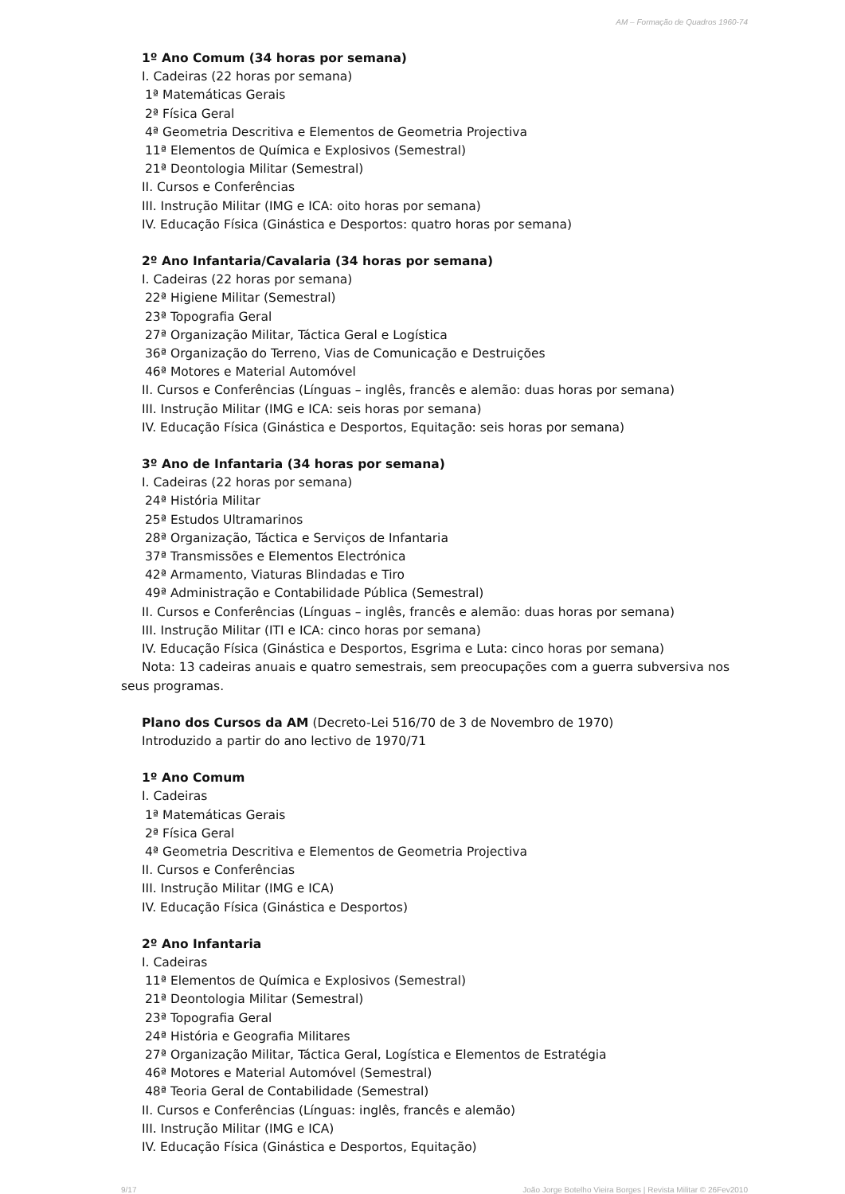AM – Formação de Quadros 1960-74
1º Ano Comum (34 horas por semana)
I. Cadeiras (22 horas por semana)
1ª Matemáticas Gerais
2ª Física Geral
4ª Geometria Descritiva e Elementos de Geometria Projectiva
11ª Elementos de Química e Explosivos (Semestral)
21ª Deontologia Militar (Semestral)
II. Cursos e Conferências
III. Instrução Militar (IMG e ICA: oito horas por semana)
IV. Educação Física (Ginástica e Desportos: quatro horas por semana)
2º Ano Infantaria/Cavalaria (34 horas por semana)
I. Cadeiras (22 horas por semana)
22ª Higiene Militar (Semestral)
23ª Topografia Geral
27ª Organização Militar, Táctica Geral e Logística
36ª Organização do Terreno, Vias de Comunicação e Destruições
46ª Motores e Material Automóvel
II. Cursos e Conferências (Línguas – inglês, francês e alemão: duas horas por semana)
III. Instrução Militar (IMG e ICA: seis horas por semana)
IV. Educação Física (Ginástica e Desportos, Equitação: seis horas por semana)
3º Ano de Infantaria (34 horas por semana)
I. Cadeiras (22 horas por semana)
24ª História Militar
25ª Estudos Ultramarinos
28ª Organização, Táctica e Serviços de Infantaria
37ª Transmissões e Elementos Electrónica
42ª Armamento, Viaturas Blindadas e Tiro
49ª Administração e Contabilidade Pública (Semestral)
II. Cursos e Conferências (Línguas – inglês, francês e alemão: duas horas por semana)
III. Instrução Militar (ITI e ICA: cinco horas por semana)
IV. Educação Física (Ginástica e Desportos, Esgrima e Luta: cinco horas por semana)
Nota: 13 cadeiras anuais e quatro semestrais, sem preocupações com a guerra subversiva nos seus programas.
Plano dos Cursos da AM (Decreto-Lei 516/70 de 3 de Novembro de 1970)
Introduzido a partir do ano lectivo de 1970/71
1º Ano Comum
I. Cadeiras
1ª Matemáticas Gerais
2ª Física Geral
4ª Geometria Descritiva e Elementos de Geometria Projectiva
II. Cursos e Conferências
III. Instrução Militar (IMG e ICA)
IV. Educação Física (Ginástica e Desportos)
2º Ano Infantaria
I. Cadeiras
11ª Elementos de Química e Explosivos (Semestral)
21ª Deontologia Militar (Semestral)
23ª Topografia Geral
24ª História e Geografia Militares
27ª Organização Militar, Táctica Geral, Logística e Elementos de Estratégia
46ª Motores e Material Automóvel (Semestral)
48ª Teoria Geral de Contabilidade (Semestral)
II. Cursos e Conferências (Línguas: inglês, francês e alemão)
III. Instrução Militar (IMG e ICA)
IV. Educação Física (Ginástica e Desportos, Equitação)
9/17 João Jorge Botelho Vieira Borges | Revista Militar © 26Fev2010